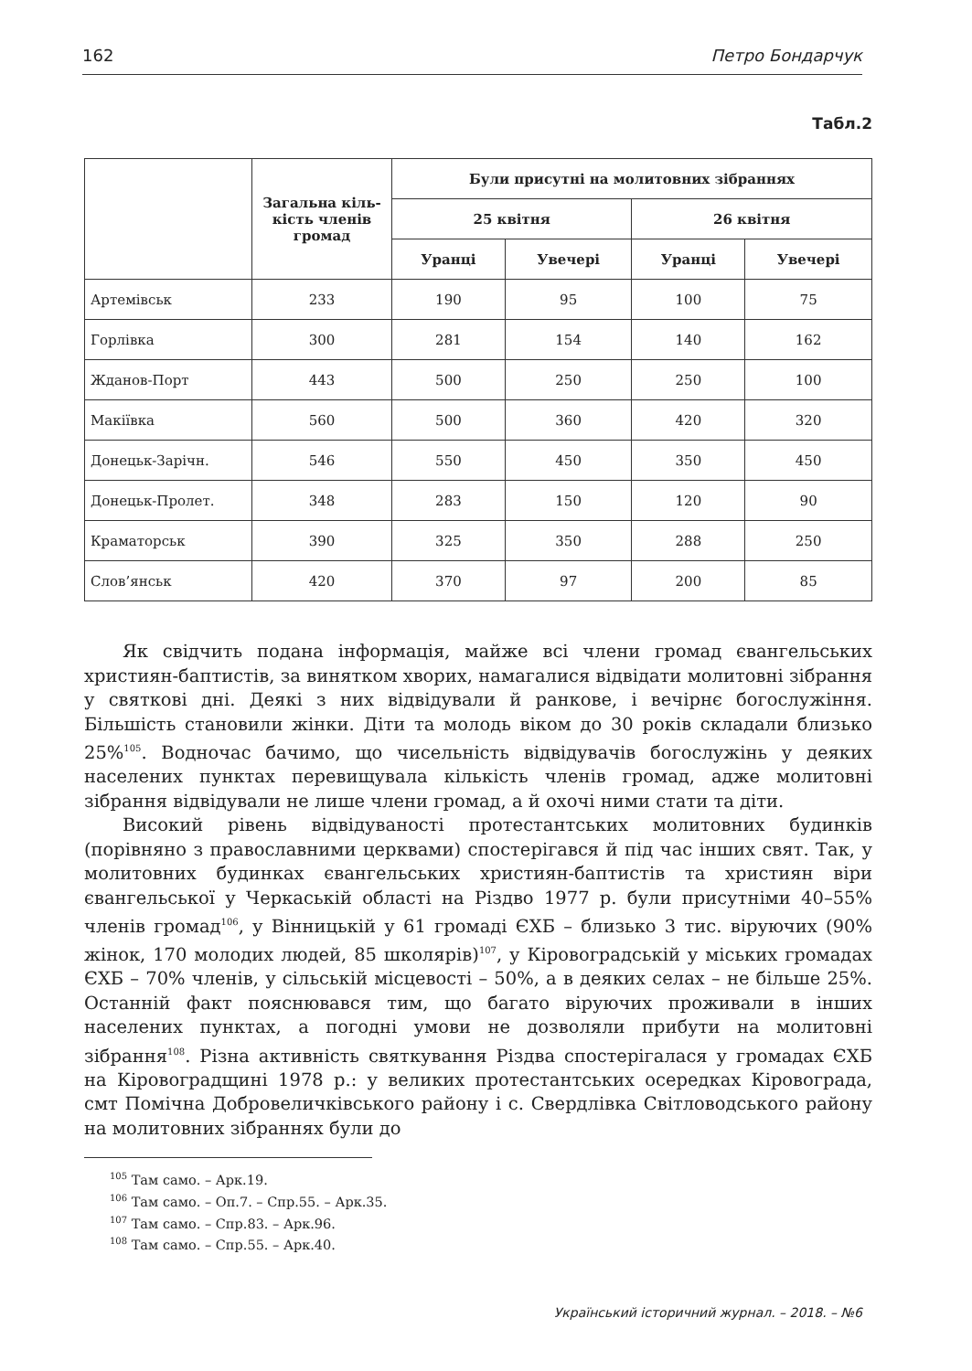162 Петро Бондарчук
Табл.2
| | Загальна кіль- кість членів громад | Були присутні на молитовних зібраннях | | | |
| --- | --- | --- | --- | --- | --- |
| | | 25 квітня | | 26 квітня | |
| | | Уранці | Увечері | Уранці | Увечері |
| Артемівськ | 233 | 190 | 95 | 100 | 75 |
| Горлівка | 300 | 281 | 154 | 140 | 162 |
| Жданов-Порт | 443 | 500 | 250 | 250 | 100 |
| Макіївка | 560 | 500 | 360 | 420 | 320 |
| Донецьк-Зарічн. | 546 | 550 | 450 | 350 | 450 |
| Донецьк-Пролет. | 348 | 283 | 150 | 120 | 90 |
| Краматорськ | 390 | 325 | 350 | 288 | 250 |
| Слов’янськ | 420 | 370 | 97 | 200 | 85 |
Як свідчить подана інформація, майже всі члени громад євангельських християн-баптистів, за винятком хворих, намагалися відвідати молитовні зібрання у святкові дні. Деякі з них відвідували й ранкове, і вечірнє богослужіння. Більшість становили жінки. Діти та молодь віком до 30 років складали близько 25%<sup>105</sup>. Водночас бачимо, що чисельність відвідувачів богослужінь у деяких населених пунктах перевищувала кількість членів громад, адже молитовні зібрання відвідували не лише члени громад, а й охочі ними стати та діти.
Високий рівень відвідуваності протестантських молитовних будинків (порівняно з православними церквами) спостерігався й під час інших свят. Так, у молитовних будинках євангельських християн-баптистів та християн віри євангельської у Черкаській області на Різдво 1977 р. були присутніми 40–55% членів громад<sup>106</sup>, у Вінницькій у 61 громаді ЄХБ – близько 3 тис. віруючих (90% жінок, 170 молодих людей, 85 школярів)<sup>107</sup>, у Кіровоградській у міських громадах ЄХБ – 70% членів, у сільській місцевості – 50%, а в деяких селах – не більше 25%. Останній факт пояснювався тим, що багато віруючих проживали в інших населених пунктах, а погодні умови не дозволяли прибути на молитовні зібрання<sup>108</sup>. Різна активність святкування Різдва спостерігалася у громадах ЄХБ на Кіровоградщині 1978 р.: у великих протестантських осередках Кіровограда, смт Помічна Добровеличківського району і с. Свердлівка Світловодського району на молитовних зібраннях були до
<sup>105</sup> Там само. – Арк.19.
<sup>106</sup> Там само. – Оп.7. – Спр.55. – Арк.35.
<sup>107</sup> Там само. – Спр.83. – Арк.96.
<sup>108</sup> Там само. – Спр.55. – Арк.40.
Український історичний журнал. – 2018. – №6